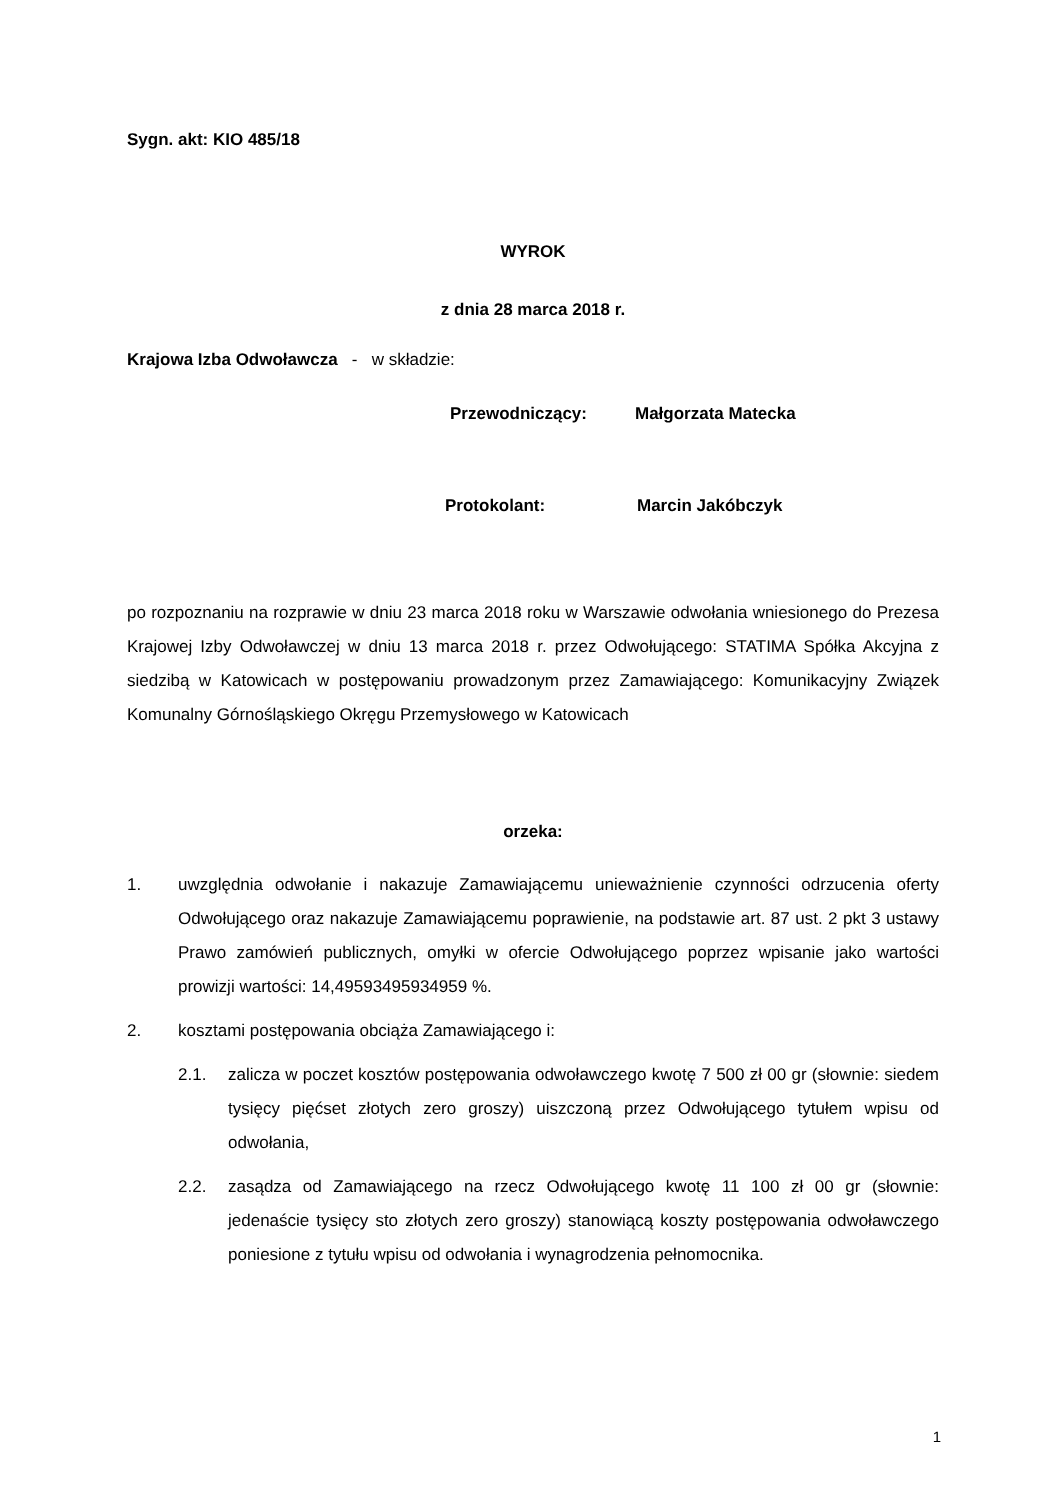Sygn. akt: KIO 485/18
WYROK
z dnia 28 marca 2018 r.
Krajowa Izba Odwoławcza - w składzie:
Przewodniczący: Małgorzata Matecka
Protokolant: Marcin Jakóbczyk
po rozpoznaniu na rozprawie w dniu 23 marca 2018 roku w Warszawie odwołania wniesionego do Prezesa Krajowej Izby Odwoławczej w dniu 13 marca 2018 r. przez Odwołującego: STATIMA Spółka Akcyjna z siedzibą w Katowicach w postępowaniu prowadzonym przez Zamawiającego: Komunikacyjny Związek Komunalny Górnośląskiego Okręgu Przemysłowego w Katowicach
orzeka:
1. uwzględnia odwołanie i nakazuje Zamawiającemu unieważnienie czynności odrzucenia oferty Odwołującego oraz nakazuje Zamawiającemu poprawienie, na podstawie art. 87 ust. 2 pkt 3 ustawy Prawo zamówień publicznych, omyłki w ofercie Odwołującego poprzez wpisanie jako wartości prowizji wartości: 14,49593495934959 %.
2. kosztami postępowania obciąża Zamawiającego i:
2.1. zalicza w poczet kosztów postępowania odwoławczego kwotę 7 500 zł 00 gr (słownie: siedem tysięcy pięćset złotych zero groszy) uiszczoną przez Odwołującego tytułem wpisu od odwołania,
2.2. zasądza od Zamawiającego na rzecz Odwołującego kwotę 11 100 zł 00 gr (słownie: jedenaście tysięcy sto złotych zero groszy) stanowiącą koszty postępowania odwoławczego poniesione z tytułu wpisu od odwołania i wynagrodzenia pełnomocnika.
1